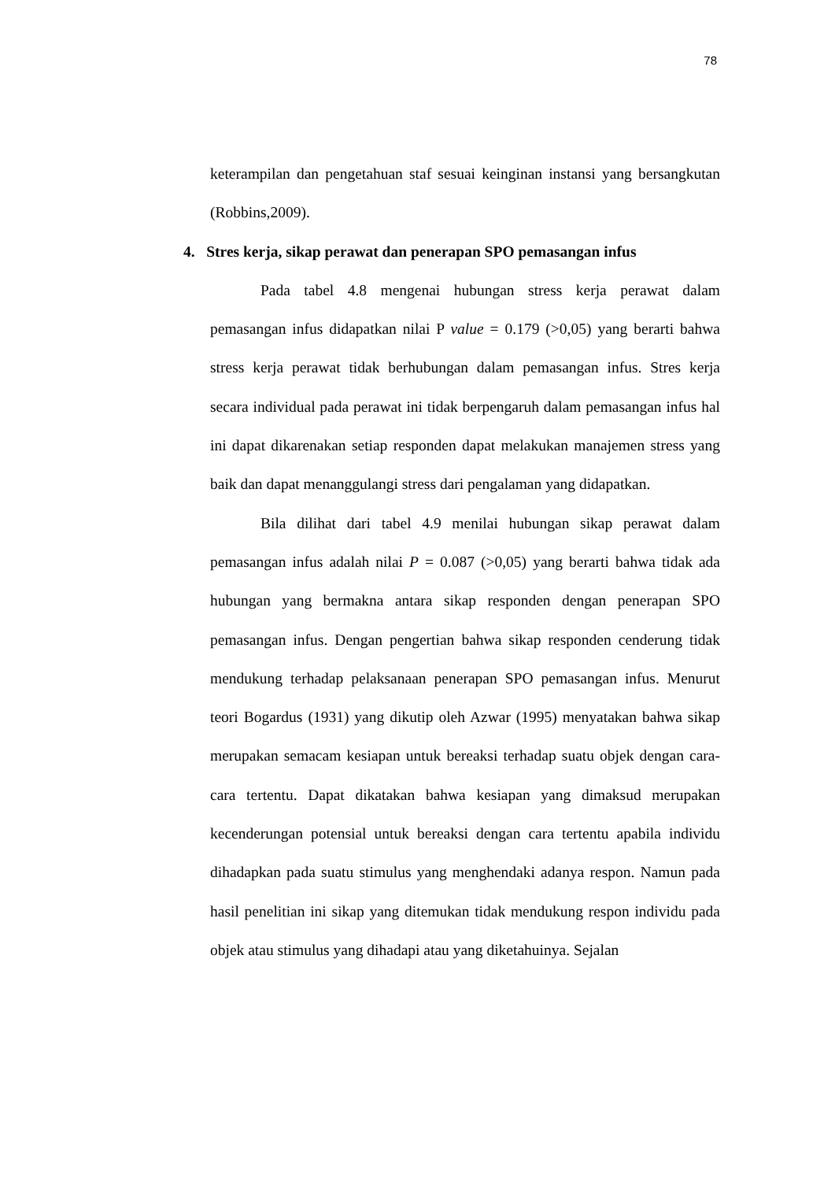78
keterampilan dan pengetahuan staf sesuai keinginan instansi yang bersangkutan (Robbins,2009).
4. Stres kerja, sikap perawat dan penerapan SPO pemasangan infus
Pada tabel 4.8 mengenai hubungan stress kerja perawat dalam pemasangan infus didapatkan nilai P value = 0.179 (>0,05) yang berarti bahwa stress kerja perawat tidak berhubungan dalam pemasangan infus. Stres kerja secara individual pada perawat ini tidak berpengaruh dalam pemasangan infus hal ini dapat dikarenakan setiap responden dapat melakukan manajemen stress yang baik dan dapat menanggulangi stress dari pengalaman yang didapatkan.
Bila dilihat dari tabel 4.9 menilai hubungan sikap perawat dalam pemasangan infus adalah nilai P = 0.087 (>0,05) yang berarti bahwa tidak ada hubungan yang bermakna antara sikap responden dengan penerapan SPO pemasangan infus. Dengan pengertian bahwa sikap responden cenderung tidak mendukung terhadap pelaksanaan penerapan SPO pemasangan infus. Menurut teori Bogardus (1931) yang dikutip oleh Azwar (1995) menyatakan bahwa sikap merupakan semacam kesiapan untuk bereaksi terhadap suatu objek dengan cara-cara tertentu. Dapat dikatakan bahwa kesiapan yang dimaksud merupakan kecenderungan potensial untuk bereaksi dengan cara tertentu apabila individu dihadapkan pada suatu stimulus yang menghendaki adanya respon. Namun pada hasil penelitian ini sikap yang ditemukan tidak mendukung respon individu pada objek atau stimulus yang dihadapi atau yang diketahuinya. Sejalan